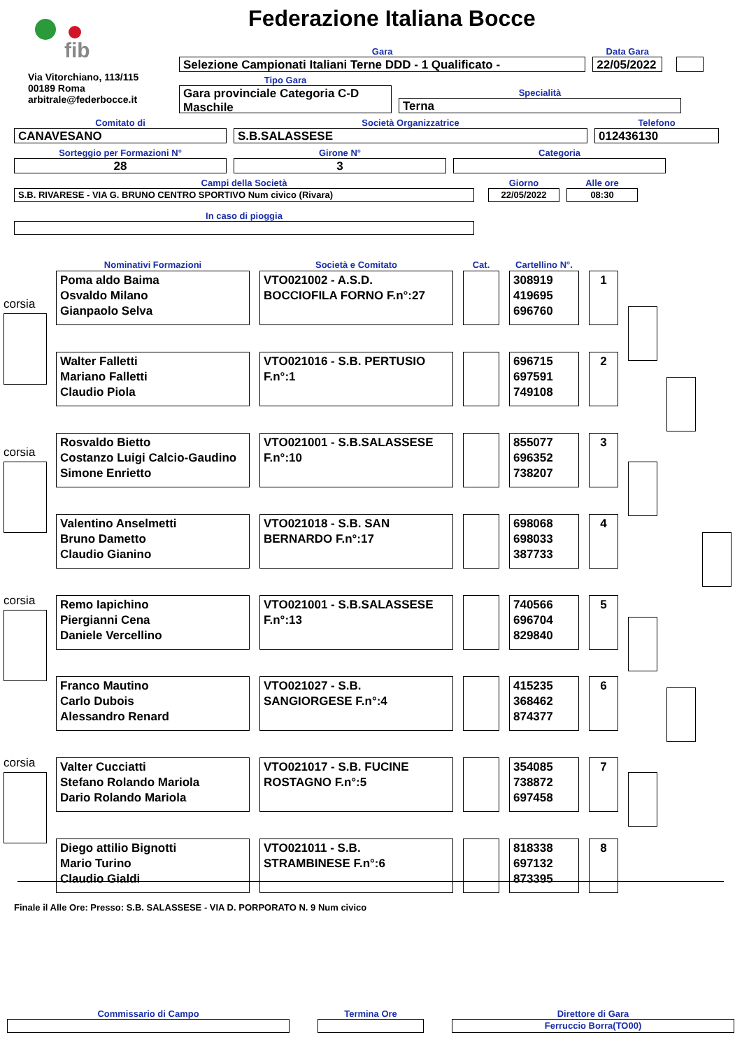fib
Federazione Italiana Bocce
Via Vitorchiano, 113/115
00189 Roma
arbitrale@federbocce.it
Gara
Selezione Campionati Italiani Terne DDD - 1 Qualificato -
Data Gara
22/05/2022
Tipo Gara
Gara provinciale Categoria C-D Maschile
Specialità
Terna
Comitato di
CANAVESANO
Società Organizzatrice
S.B.SALASSESE
Telefono
012436130
Sorteggio per Formazioni N°
28
Girone N°
3
Categoria
Campi della Società
S.B. RIVARESE - VIA G. BRUNO CENTRO SPORTIVO Num civico (Rivara)
Giorno
22/05/2022
Alle ore
08:30
In caso di pioggia
| Nominativi Formazioni | Società e Comitato | Cat. | Cartellino N°. | |
| --- | --- | --- | --- | --- |
| Poma aldo Baima Osvaldo Milano Gianpaolo Selva | VTO021002 - A.S.D. BOCCIOFILA FORNO F.n°:27 | | 308919 419695 696760 | 1 |
| Walter Falletti Mariano Falletti Claudio Piola | VTO021016 - S.B. PERTUSIO F.n°:1 | | 696715 697591 749108 | 2 |
| Rosvaldo Bietto Costanzo Luigi Calcio-Gaudino Simone Enrietto | VTO021001 - S.B.SALASSESE F.n°:10 | | 855077 696352 738207 | 3 |
| Valentino Anselmetti Bruno Dametto Claudio Gianino | VTO021018 - S.B. SAN BERNARDO F.n°:17 | | 698068 698033 387733 | 4 |
| Remo Iapichino Piergianni Cena Daniele Vercellino | VTO021001 - S.B.SALASSESE F.n°:13 | | 740566 696704 829840 | 5 |
| Franco Mautino Carlo Dubois Alessandro Renard | VTO021027 - S.B. SANGIORGESE F.n°:4 | | 415235 368462 874377 | 6 |
| Valter Cucciatti Stefano Rolando Mariola Dario Rolando Mariola | VTO021017 - S.B. FUCINE ROSTAGNO F.n°:5 | | 354085 738872 697458 | 7 |
| Diego attilio Bignotti Mario Turino Claudio Gialdi | VTO021011 - S.B. STRAMBINESE F.n°:6 | | 818338 697132 873395 | 8 |
corsia
corsia
corsia
corsia
Finale il Alle Ore: Presso: S.B. SALASSESE - VIA D. PORPORATO N. 9 Num civico
Commissario di Campo
Termina Ore
Direttore di Gara
Ferruccio Borra(TO00)